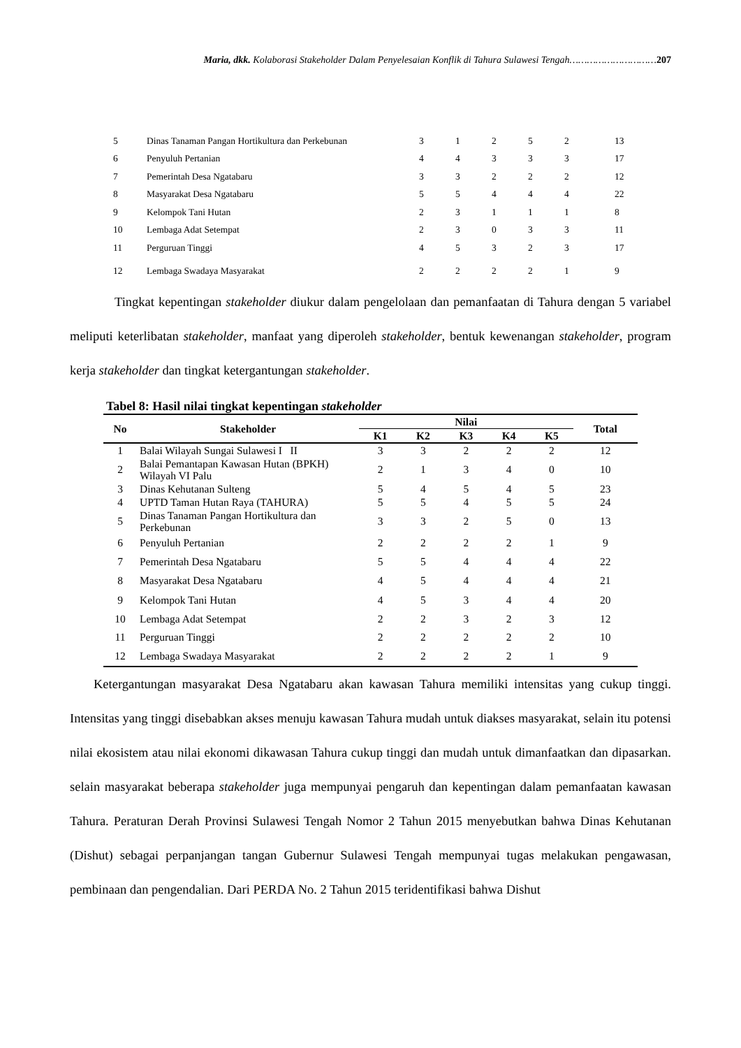Maria, dkk. Kolaborasi Stakeholder Dalam Penyelesaian Konflik di Tahura Sulawesi Tengah…………………………207
| 5 | Dinas Tanaman Pangan Hortikultura dan Perkebunan | 3 | 1 | 2 | 5 | 2 | 13 |
| 6 | Penyuluh Pertanian | 4 | 4 | 3 | 3 | 3 | 17 |
| 7 | Pemerintah Desa Ngatabaru | 3 | 3 | 2 | 2 | 2 | 12 |
| 8 | Masyarakat Desa Ngatabaru | 5 | 5 | 4 | 4 | 4 | 22 |
| 9 | Kelompok Tani Hutan | 2 | 3 | 1 | 1 | 1 | 8 |
| 10 | Lembaga Adat Setempat | 2 | 3 | 0 | 3 | 3 | 11 |
| 11 | Perguruan Tinggi | 4 | 5 | 3 | 2 | 3 | 17 |
| 12 | Lembaga Swadaya Masyarakat | 2 | 2 | 2 | 2 | 1 | 9 |
Tingkat kepentingan stakeholder diukur dalam pengelolaan dan pemanfaatan di Tahura dengan 5 variabel meliputi keterlibatan stakeholder, manfaat yang diperoleh stakeholder, bentuk kewenangan stakeholder, program kerja stakeholder dan tingkat ketergantungan stakeholder.
Tabel 8: Hasil nilai tingkat kepentingan stakeholder
| No | Stakeholder | Nilai | | | | | Total |
| --- | --- | --- | --- | --- | --- | --- | --- |
| | | K1 | K2 | K3 | K4 | K5 | |
| 1 | Balai Wilayah Sungai Sulawesi I II | 3 | 3 | 2 | 2 | 2 | 12 |
| 2 | Balai Pemantapan Kawasan Hutan (BPKH) Wilayah VI Palu | 2 | 1 | 3 | 4 | 0 | 10 |
| 3 | Dinas Kehutanan Sulteng | 5 | 4 | 5 | 4 | 5 | 23 |
| 4 | UPTD Taman Hutan Raya (TAHURA) | 5 | 5 | 4 | 5 | 5 | 24 |
| 5 | Dinas Tanaman Pangan Hortikultura dan Perkebunan | 3 | 3 | 2 | 5 | 0 | 13 |
| 6 | Penyuluh Pertanian | 2 | 2 | 2 | 2 | 1 | 9 |
| 7 | Pemerintah Desa Ngatabaru | 5 | 5 | 4 | 4 | 4 | 22 |
| 8 | Masyarakat Desa Ngatabaru | 4 | 5 | 4 | 4 | 4 | 21 |
| 9 | Kelompok Tani Hutan | 4 | 5 | 3 | 4 | 4 | 20 |
| 10 | Lembaga Adat Setempat | 2 | 2 | 3 | 2 | 3 | 12 |
| 11 | Perguruan Tinggi | 2 | 2 | 2 | 2 | 2 | 10 |
| 12 | Lembaga Swadaya Masyarakat | 2 | 2 | 2 | 2 | 1 | 9 |
Ketergantungan masyarakat Desa Ngatabaru akan kawasan Tahura memiliki intensitas yang cukup tinggi. Intensitas yang tinggi disebabkan akses menuju kawasan Tahura mudah untuk diakses masyarakat, selain itu potensi nilai ekosistem atau nilai ekonomi dikawasan Tahura cukup tinggi dan mudah untuk dimanfaatkan dan dipasarkan. selain masyarakat beberapa stakeholder juga mempunyai pengaruh dan kepentingan dalam pemanfaatan kawasan Tahura. Peraturan Derah Provinsi Sulawesi Tengah Nomor 2 Tahun 2015 menyebutkan bahwa Dinas Kehutanan (Dishut) sebagai perpanjangan tangan Gubernur Sulawesi Tengah mempunyai tugas melakukan pengawasan, pembinaan dan pengendalian. Dari PERDA No. 2 Tahun 2015 teridentifikasi bahwa Dishut